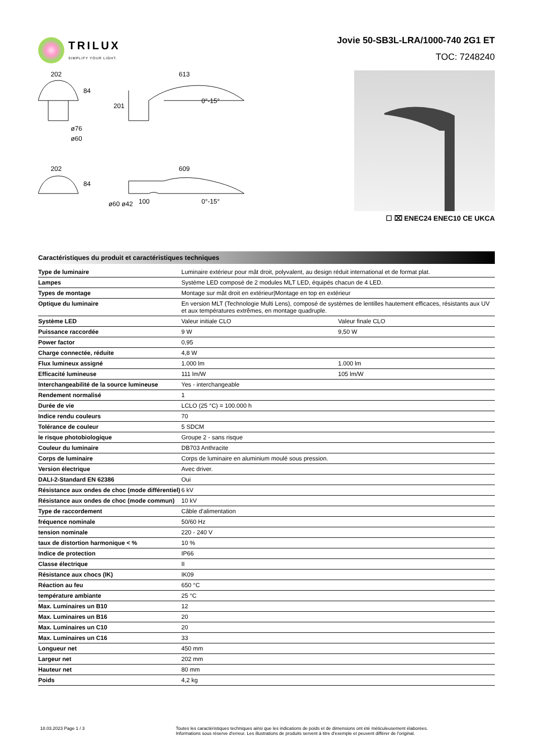TRILUX
SIMPLIFY YOUR LIGHT.
Jovie 50-SB3L-LRA/1000-740 2G1 ET
TOC: 7248240
202
613
84
201
0°-15°
ø76
ø60
202
609
84
0°-15°
100
ø60 ø42
☐ ⌧ ENEC24 ENEC10 CE UKCA
Caractéristiques du produit et caractéristiques techniques
| Type de luminaire | Luminaire extérieur pour mât droit, polyvalent, au design réduit international et de format plat. | |
| Lampes | Système LED composé de 2 modules MLT LED, équipés chacun de 4 LED. | |
| Types de montage | Montage sur mât droit en extérieur/Montage en top en extérieur | |
| Optique du luminaire | En version MLT (Technologie Multi Lens), composé de systèmes de lentilles hautement efficaces, résistants aux UV et aux températures extrêmes, en montage quadruple. | |
| Système LED | Valeur initiale CLO | Valeur finale CLO |
| Puissance raccordée | 9 W | 9,50 W |
| Power factor | 0,95 | |
| Charge connectée, réduite | 4,8 W | |
| Flux lumineux assigné | 1.000 lm | 1.000 lm |
| Efficacité lumineuse | 111 lm/W | 105 lm/W |
| Interchangeabilité de la source lumineuse | Yes - interchangeable | |
| Rendement normalisé | 1 | |
| Durée de vie | LCLO (25 °C) = 100.000 h | |
| Indice rendu couleurs | 70 | |
| Tolérance de couleur | 5 SDCM | |
| le risque photobiologique | Groupe 2 - sans risque | |
| Couleur du luminaire | DB703 Anthracite | |
| Corps de luminaire | Corps de luminaire en aluminium moulé sous pression. | |
| Version électrique | Avec driver. | |
| DALI-2-Standard EN 62386 | Oui | |
| Résistance aux ondes de choc (mode différentiel) | 6 kV | |
| Résistance aux ondes de choc (mode commun) | 10 kV | |
| Type de raccordement | Câble d'alimentation | |
| fréquence nominale | 50/60 Hz | |
| tension nominale | 220 - 240 V | |
| taux de distortion harmonique < % | 10 % | |
| Indice de protection | IP66 | |
| Classe électrique | II | |
| Résistance aux chocs (IK) | IK09 | |
| Réaction au feu | 650 °C | |
| température ambiante | 25 °C | |
| Max. Luminaires un B10 | 12 | |
| Max. Luminaires un B16 | 20 | |
| Max. Luminaires un C10 | 20 | |
| Max. Luminaires un C16 | 33 | |
| Longueur net | 450 mm | |
| Largeur net | 202 mm | |
| Hauteur net | 80 mm | |
| Poids | 4,2 kg | |
18.03.2023 Page 1 / 3 Toutes les caractéristiques techniques ainsi que les indications de poids et de dimensions ont été méticuleusement élaborées.
Informations sous réserve d'erreur. Les illustrations de produits servent à titre d'exemple et peuvent différer de l'original.